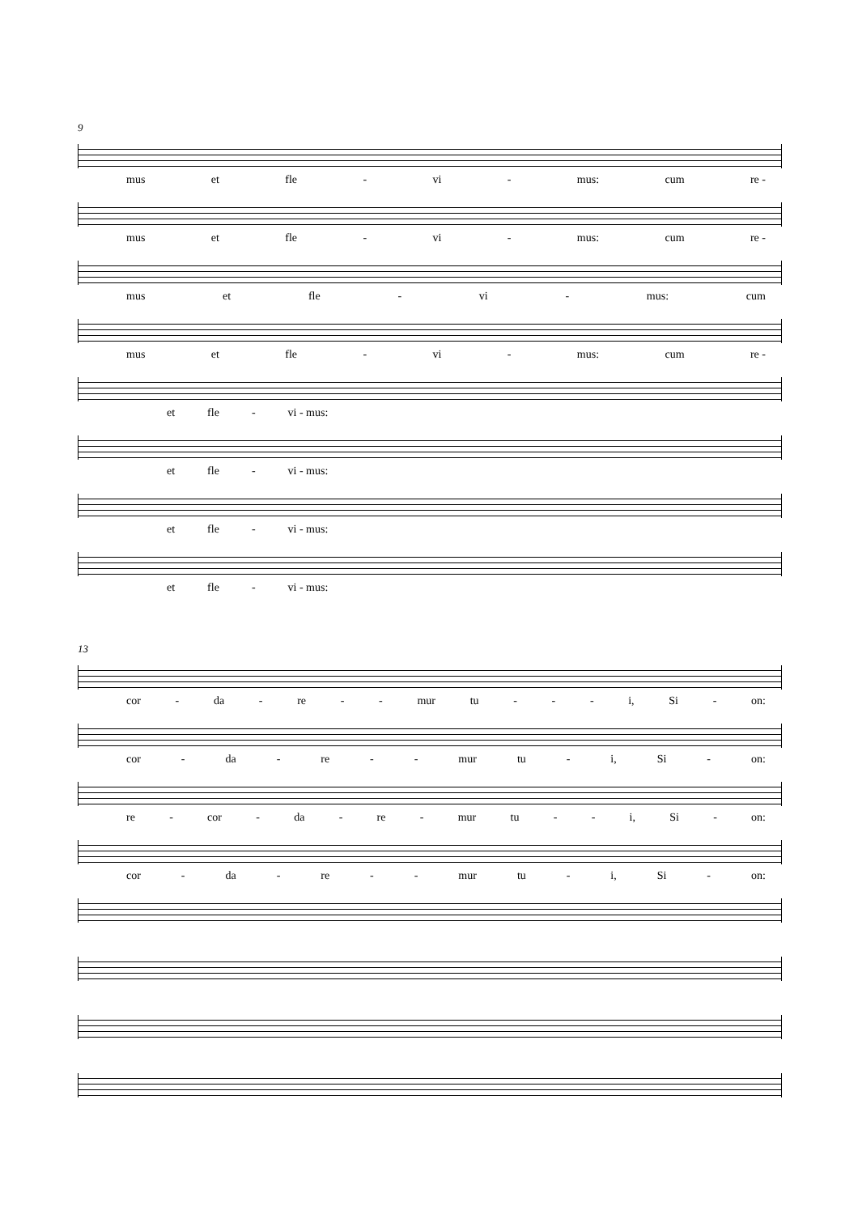9
mus et fle - vi - mus: cum re -
mus et fle - vi - mus: cum re -
mus et fle - vi - mus: cum
mus et fle - vi - mus: cum re -
et fle - vi - mus:
et fle - vi - mus:
et fle - vi - mus:
et fle - vi - mus:
13
cor - da - re - - mur tu - - - i, Si - on:
cor - da - re - - mur tu - i, Si - on:
re - cor - da - re - mur tu - - i, Si - on:
cor - da - re - - mur tu - i, Si - on: